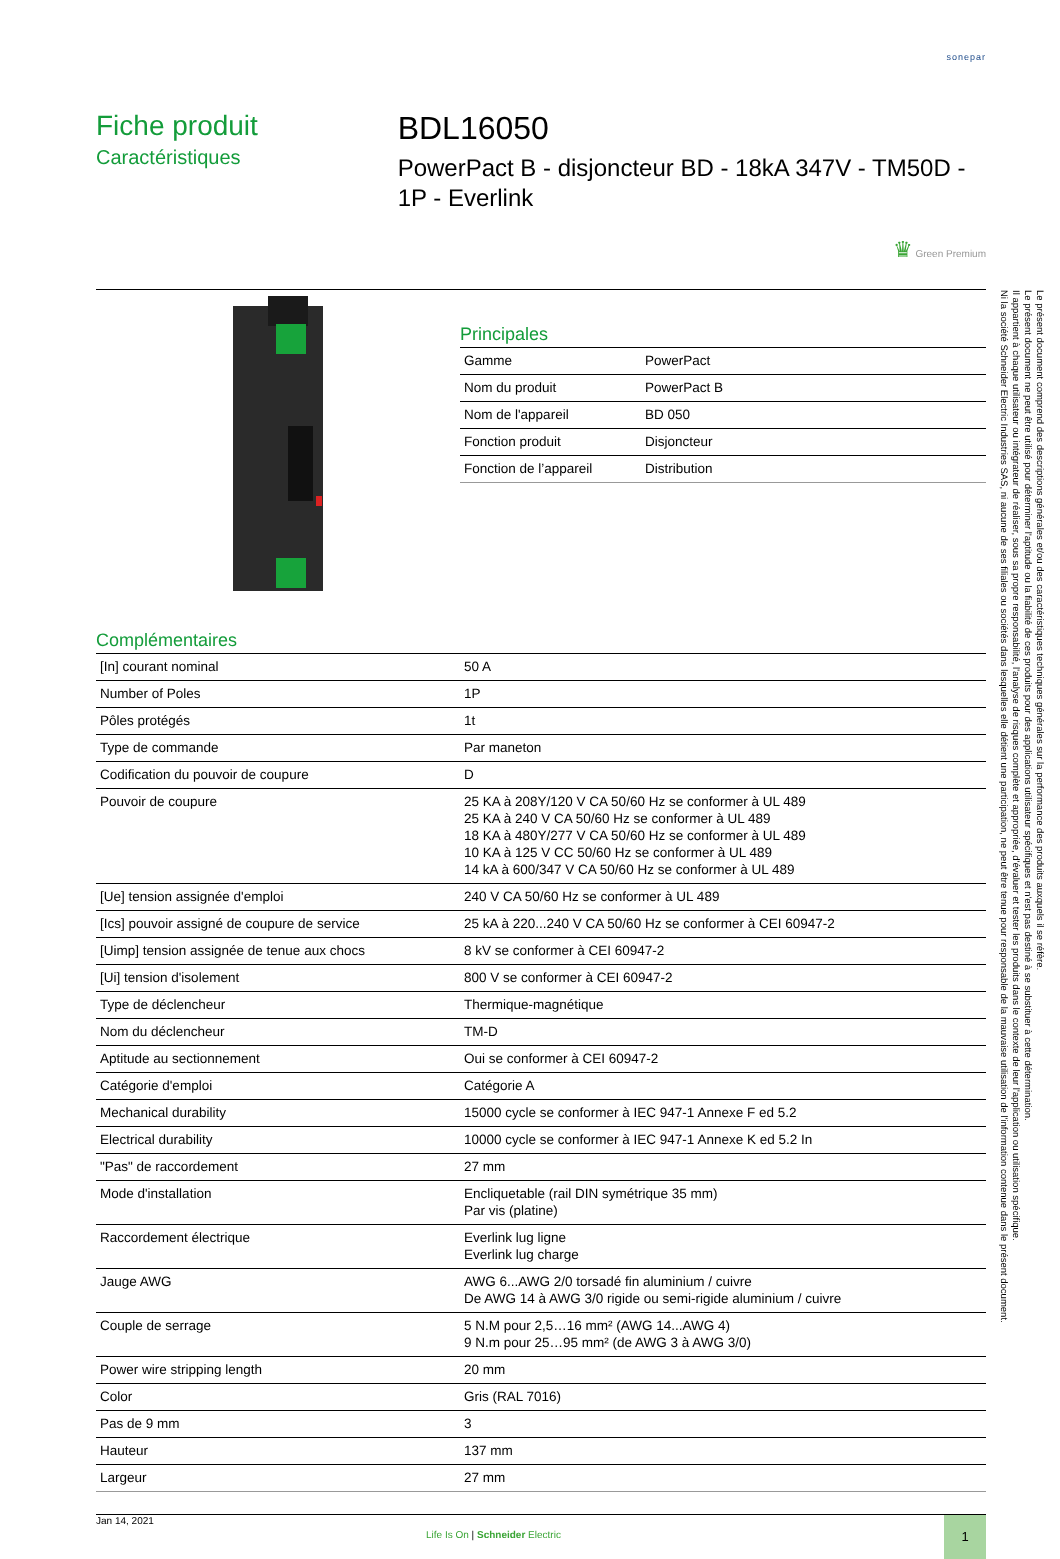sonepar
Fiche produit
Caractéristiques
BDL16050
PowerPact B - disjoncteur BD - 18kA 347V - TM50D - 1P - Everlink
♛ Green Premium
Principales
| Gamme | PowerPact |
| Nom du produit | PowerPact B |
| Nom de l'appareil | BD 050 |
| Fonction produit | Disjoncteur |
| Fonction de l’appareil | Distribution |
Complémentaires
| [In] courant nominal | 50 A |
| Number of Poles | 1P |
| Pôles protégés | 1t |
| Type de commande | Par maneton |
| Codification du pouvoir de coupure | D |
| Pouvoir de coupure | 25 KA à 208Y/120 V CA 50/60 Hz se conformer à UL 489 25 KA à 240 V CA 50/60 Hz se conformer à UL 489 18 KA à 480Y/277 V CA 50/60 Hz se conformer à UL 489 10 KA à 125 V CC 50/60 Hz se conformer à UL 489 14 kA à 600/347 V CA 50/60 Hz se conformer à UL 489 |
| [Ue] tension assignée d'emploi | 240 V CA 50/60 Hz se conformer à UL 489 |
| [Ics] pouvoir assigné de coupure de service | 25 kA à 220...240 V CA 50/60 Hz se conformer à CEI 60947-2 |
| [Uimp] tension assignée de tenue aux chocs | 8 kV se conformer à CEI 60947-2 |
| [Ui] tension d'isolement | 800 V se conformer à CEI 60947-2 |
| Type de déclencheur | Thermique-magnétique |
| Nom du déclencheur | TM-D |
| Aptitude au sectionnement | Oui se conformer à CEI 60947-2 |
| Catégorie d'emploi | Catégorie A |
| Mechanical durability | 15000 cycle se conformer à IEC 947-1 Annexe F ed 5.2 |
| Electrical durability | 10000 cycle se conformer à IEC 947-1 Annexe K ed 5.2 In |
| "Pas" de raccordement | 27 mm |
| Mode d'installation | Encliquetable (rail DIN symétrique 35 mm) Par vis (platine) |
| Raccordement électrique | Everlink lug ligne Everlink lug charge |
| Jauge AWG | AWG 6...AWG 2/0 torsadé fin aluminium / cuivre De AWG 14 à AWG 3/0 rigide ou semi-rigide aluminium / cuivre |
| Couple de serrage | 5 N.M pour 2,5…16 mm² (AWG 14...AWG 4) 9 N.m pour 25…95 mm² (de AWG 3 à AWG 3/0) |
| Power wire stripping length | 20 mm |
| Color | Gris (RAL 7016) |
| Pas de 9 mm | 3 |
| Hauteur | 137 mm |
| Largeur | 27 mm |
Jan 14, 2021
Life Is On | Schneider Electric
1
Le présent document comprend des descriptions générales et/ou des caractéristiques techniques générales sur la performance des produits auxquels il se réfère.
Le présent document ne peut être utilisé pour déterminer l'aptitude ou la fiabilité de ces produits pour des applications utilisateur spécifiques et n'est pas destiné à se substituer à cette détermination.
Il appartient à chaque utilisateur ou intégrateur de réaliser, sous sa propre responsabilité, l'analyse de risques complète et appropriée, d'évaluer et tester les produits dans le contexte de leur l'application ou utilisation spécifique.
Ni la société Schneider Electric Industries SAS, ni aucune de ses filiales ou sociétés dans lesquelles elle détient une participation, ne peut être tenue pour responsable de la mauvaise utilisation de l'information contenue dans le présent document.